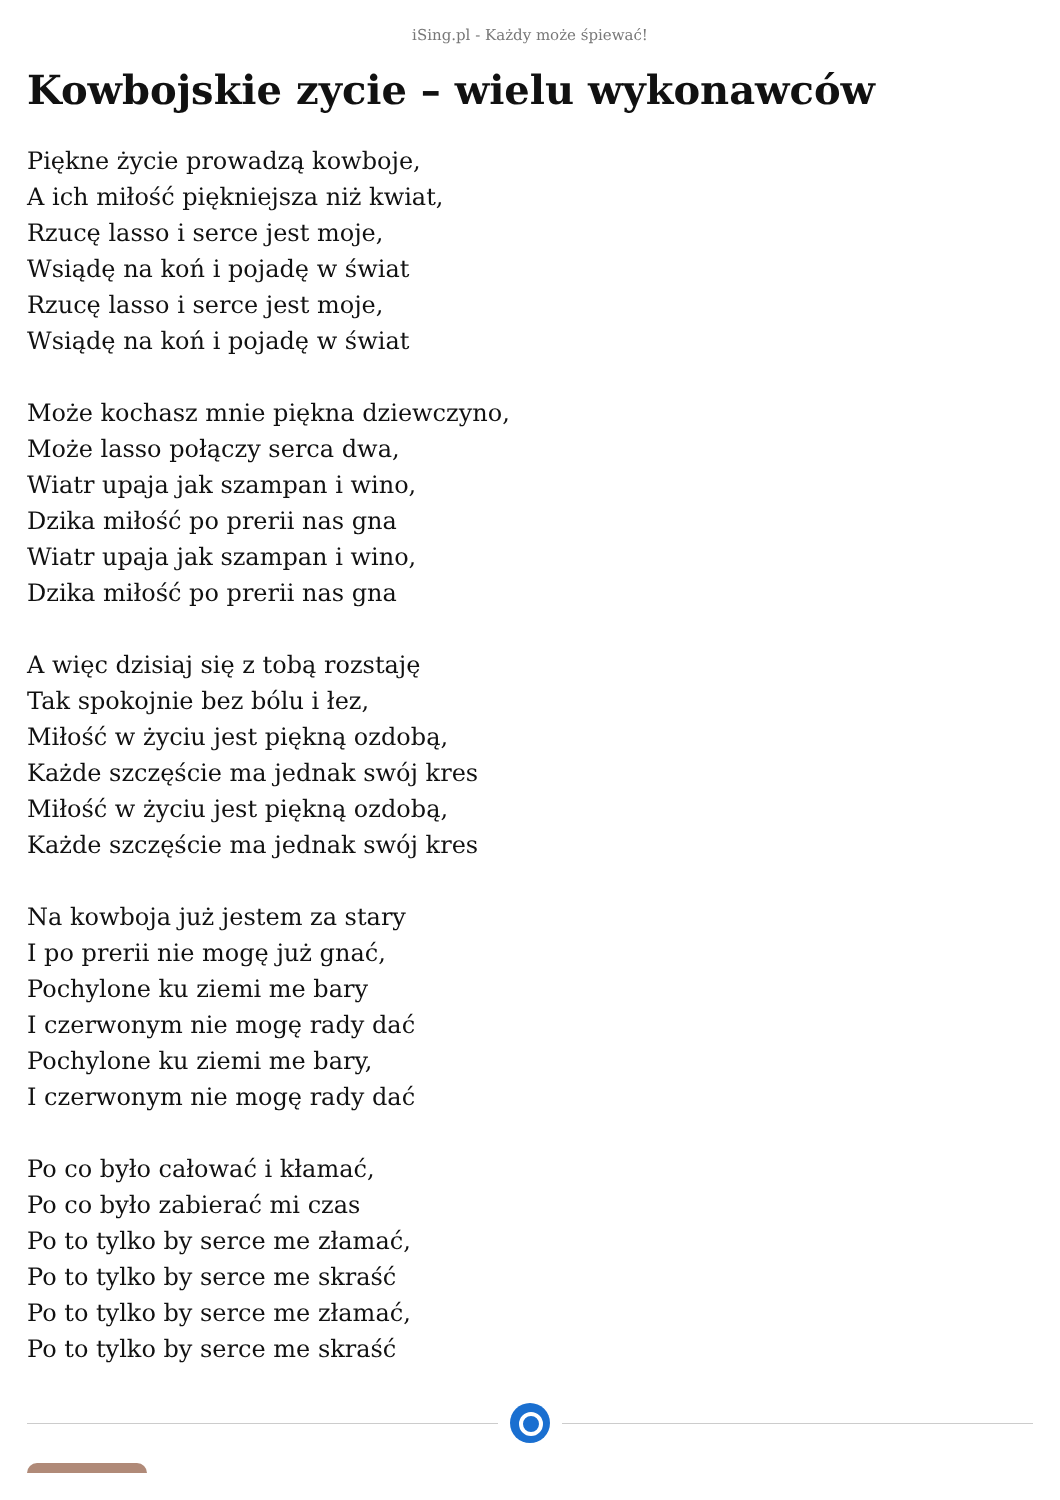iSing.pl - Każdy może śpiewać!
Kowbojskie zycie – wielu wykonawców
Piękne życie prowadzą kowboje,
A ich miłość piękniejsza niż kwiat,
Rzucę lasso i serce jest moje,
Wsiądę na koń i pojadę w świat
Rzucę lasso i serce jest moje,
Wsiądę na koń i pojadę w świat
Może kochasz mnie piękna dziewczyno,
Może lasso połączy serca dwa,
Wiatr upaja jak szampan i wino,
Dzika miłość po prerii nas gna
Wiatr upaja jak szampan i wino,
Dzika miłość po prerii nas gna
A więc dzisiaj się z tobą rozstaję
Tak spokojnie bez bólu i łez,
Miłość w życiu jest piękną ozdobą,
Każde szczęście ma jednak swój kres
Miłość w życiu jest piękną ozdobą,
Każde szczęście ma jednak swój kres
Na kowboja już jestem za stary
I po prerii nie mogę już gnać,
Pochylone ku ziemi me bary
I czerwonym nie mogę rady dać
Pochylone ku ziemi me bary,
I czerwonym nie mogę rady dać
Po co było całować i kłamać,
Po co było zabierać mi czas
Po to tylko by serce me złamać,
Po to tylko by serce me skraść
Po to tylko by serce me złamać,
Po to tylko by serce me skraść